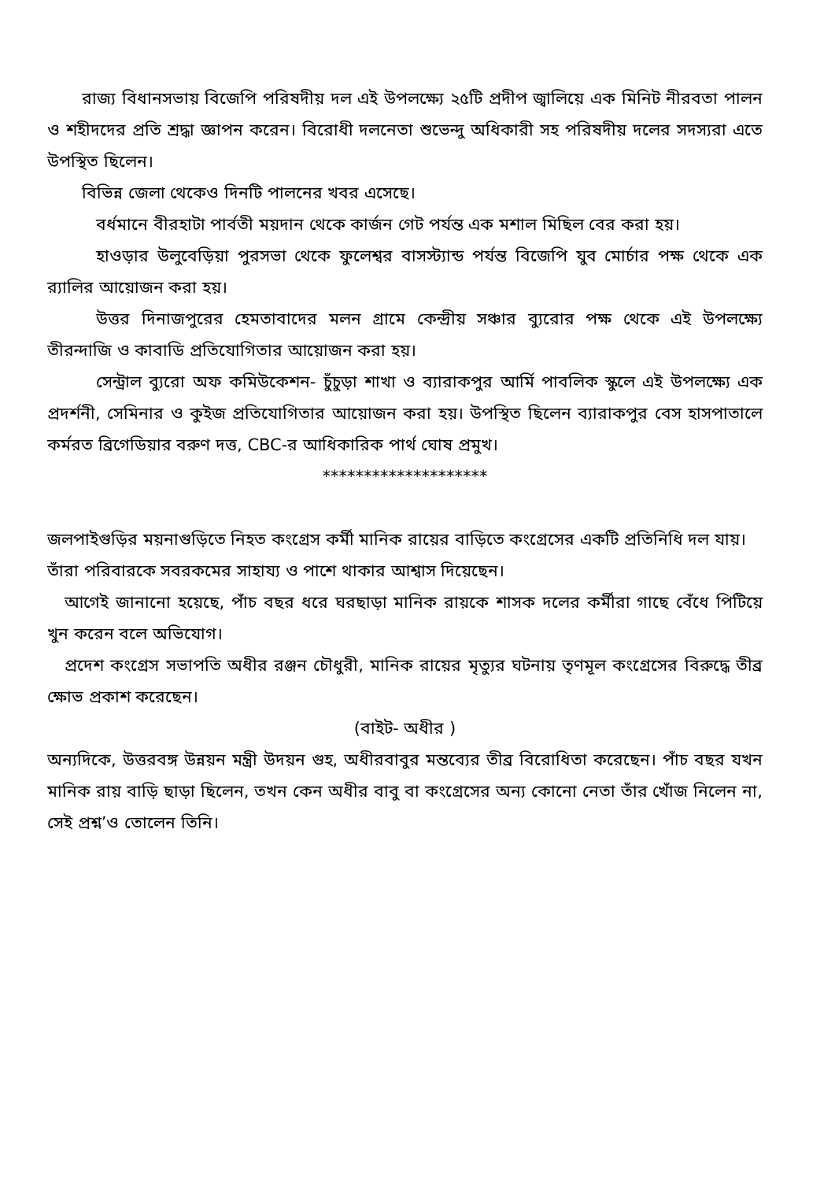রাজ্য বিধানসভায় বিজেপি পরিষদীয় দল এই উপলক্ষ্যে ২৫টি প্রদীপ জ্বালিয়ে এক মিনিট নীরবতা পালন ও শহীদদের প্রতি শ্রদ্ধা জ্ঞাপন করেন। বিরোধী দলনেতা শুভেন্দু অধিকারী সহ পরিষদীয় দলের সদস্যরা এতে উপস্থিত ছিলেন।
বিভিন্ন জেলা থেকেও দিনটি পালনের খবর এসেছে।
বর্ধমানে বীরহাটা পার্বতী ময়দান থেকে কার্জন গেট পর্যন্ত এক মশাল মিছিল বের করা হয়।
হাওড়ার উলুবেড়িয়া পুরসভা থেকে ফুলেশ্বর বাসস্ট্যান্ড পর্যন্ত বিজেপি যুব মোর্চার পক্ষ থেকে এক র‍্যালির আয়োজন করা হয়।
উত্তর দিনাজপুরের হেমতাবাদের মলন গ্রামে কেন্দ্রীয় সঞ্চার ব্যুরোর পক্ষ থেকে এই উপলক্ষ্যে তীরন্দাজি ও কাবাডি প্রতিযোগিতার আয়োজন করা হয়।
সেন্ট্রাল ব্যুরো অফ কমিউকেশন- চুঁচুড়া শাখা ও ব্যারাকপুর আর্মি পাবলিক স্কুলে এই উপলক্ষ্যে এক প্রদর্শনী, সেমিনার ও কুইজ প্রতিযোগিতার আয়োজন করা হয়। উপস্থিত ছিলেন ব্যারাকপুর বেস হাসপাতালে কর্মরত ব্রিগেডিয়ার বরুণ দত্ত, CBC-র আধিকারিক পার্থ ঘোষ প্রমুখ।
********************
জলপাইগুড়ির ময়নাগুড়িতে নিহত কংগ্রেস কর্মী মানিক রায়ের বাড়িতে কংগ্রেসের একটি প্রতিনিধি দল যায়। তাঁরা পরিবারকে সবরকমের সাহায্য ও পাশে থাকার আশ্বাস দিয়েছেন।
আগেই জানানো হয়েছে, পাঁচ বছর ধরে ঘরছাড়া মানিক রায়কে শাসক দলের কর্মীরা গাছে বেঁধে পিটিয়ে খুন করেন বলে অভিযোগ।
প্রদেশ কংগ্রেস সভাপতি অধীর রঞ্জন চৌধুরী, মানিক রায়ের মৃত্যুর ঘটনায় তৃণমূল কংগ্রেসের বিরুদ্ধে তীব্র ক্ষোভ প্রকাশ করেছেন।
(বাইট- অধীর )
অন্যদিকে, উত্তরবঙ্গ উন্নয়ন মন্ত্রী উদয়ন গুহ, অধীরবাবুর মন্তব্যের তীব্র বিরোধিতা করেছেন। পাঁচ বছর যখন মানিক রায় বাড়ি ছাড়া ছিলেন, তখন কেন অধীর বাবু বা কংগ্রেসের অন্য কোনো নেতা তাঁর খোঁজ নিলেন না, সেই প্রশ্ন’ও তোলেন তিনি।